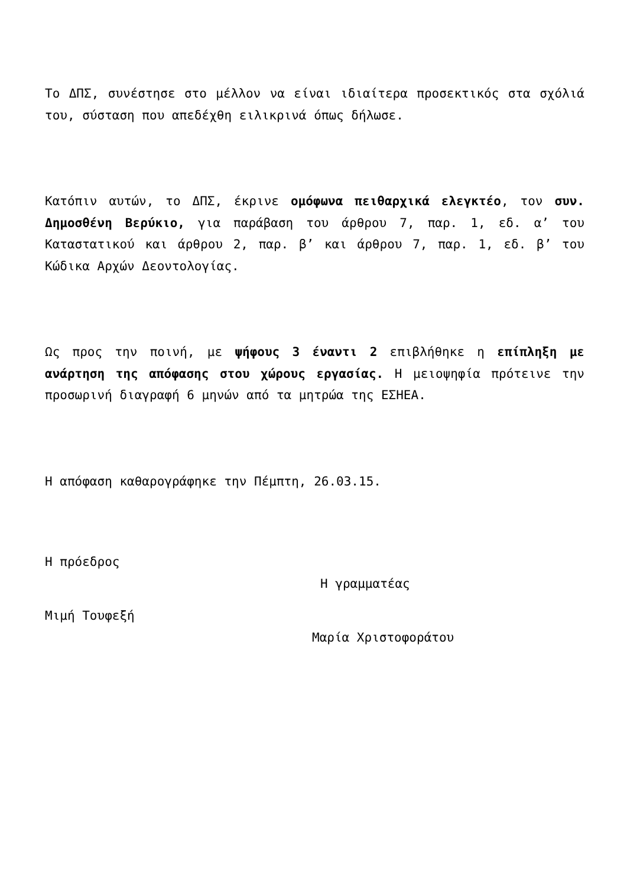Το ΔΠΣ, συνέστησε στο μέλλον να είναι ιδιαίτερα προσεκτικός στα σχόλιά του, σύσταση που απεδέχθη ειλικρινά όπως δήλωσε.
Κατόπιν αυτών, το ΔΠΣ, έκρινε ομόφωνα πειθαρχικά ελεγκτέο, τον συν. Δημοσθένη Βερύκιο, για παράβαση του άρθρου 7, παρ. 1, εδ. α’ του Καταστατικού και άρθρου 2, παρ. β’ και άρθρου 7, παρ. 1, εδ. β’ του Κώδικα Αρχών Δεοντολογίας.
Ως προς την ποινή, με ψήφους 3 έναντι 2 επιβλήθηκε η επίπληξη με ανάρτηση της απόφασης στου χώρους εργασίας. Η μειοψηφία πρότεινε την προσωρινή διαγραφή 6 μηνών από τα μητρώα της ΕΣΗΕΑ.
Η απόφαση καθαρογράφηκε την Πέμπτη, 26.03.15.
Η πρόεδρος
Η γραμματέας
Μιμή Τουφεξή
Μαρία Χριστοφοράτου